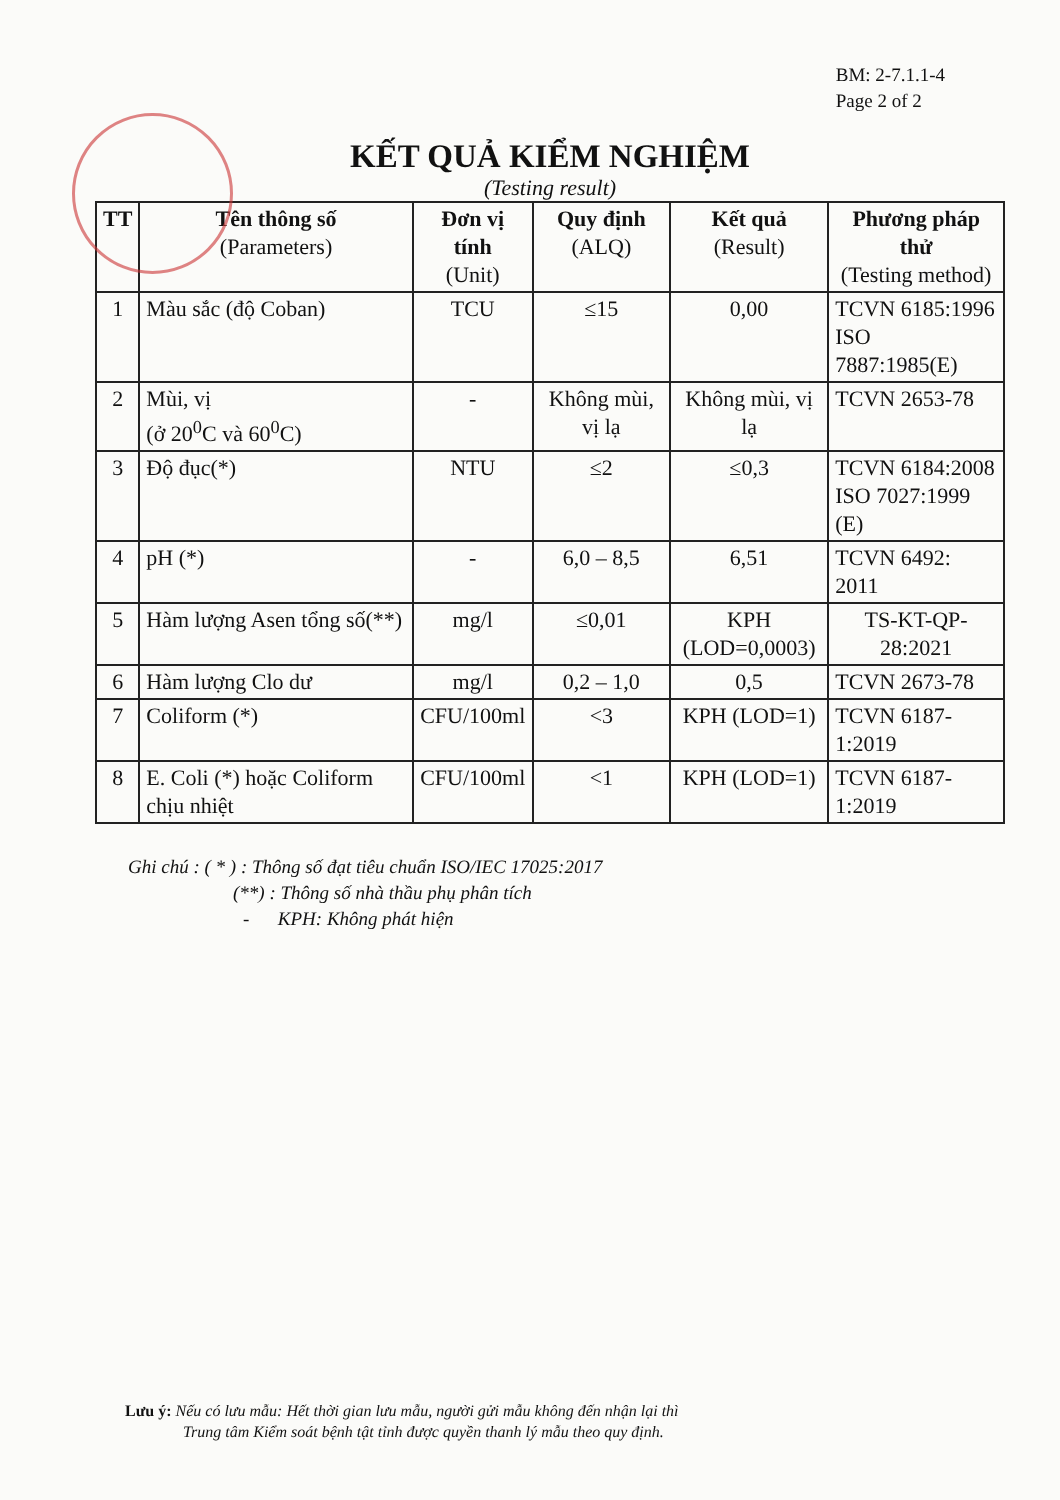BM: 2-7.1.1-4
Page 2 of 2
KẾT QUẢ KIỂM NGHIỆM
(Testing result)
| TT | Tên thông số (Parameters) | Đơn vị tính (Unit) | Quy định (ALQ) | Kết quả (Result) | Phương pháp thử (Testing method) |
| --- | --- | --- | --- | --- | --- |
| 1 | Màu sắc (độ Coban) | TCU | ≤15 | 0,00 | TCVN 6185:1996 ISO 7887:1985(E) |
| 2 | Mùi, vị (ở 20<sup>0</sup>C và 60<sup>0</sup>C) | - | Không mùi, vị lạ | Không mùi, vị lạ | TCVN 2653-78 |
| 3 | Độ đục(*) | NTU | ≤2 | ≤0,3 | TCVN 6184:2008 ISO 7027:1999 (E) |
| 4 | pH (*) | - | 6,0 – 8,5 | 6,51 | TCVN 6492: 2011 |
| 5 | Hàm lượng Asen tổng số(**) | mg/l | ≤0,01 | KPH (LOD=0,0003) | TS-KT-QP-28:2021 |
| 6 | Hàm lượng Clo dư | mg/l | 0,2 – 1,0 | 0,5 | TCVN 2673-78 |
| 7 | Coliform (*) | CFU/100ml | <3 | KPH (LOD=1) | TCVN 6187-1:2019 |
| 8 | E. Coli (*) hoặc Coliform chịu nhiệt | CFU/100ml | <1 | KPH (LOD=1) | TCVN 6187-1:2019 |
Ghi chú : ( * ) : Thông số đạt tiêu chuẩn ISO/IEC 17025:2017
(**) : Thông số nhà thầu phụ phân tích
- KPH: Không phát hiện
Lưu ý: Nếu có lưu mẫu: Hết thời gian lưu mẫu, người gửi mẫu không đến nhận lại thì
Trung tâm Kiểm soát bệnh tật tỉnh được quyền thanh lý mẫu theo quy định.